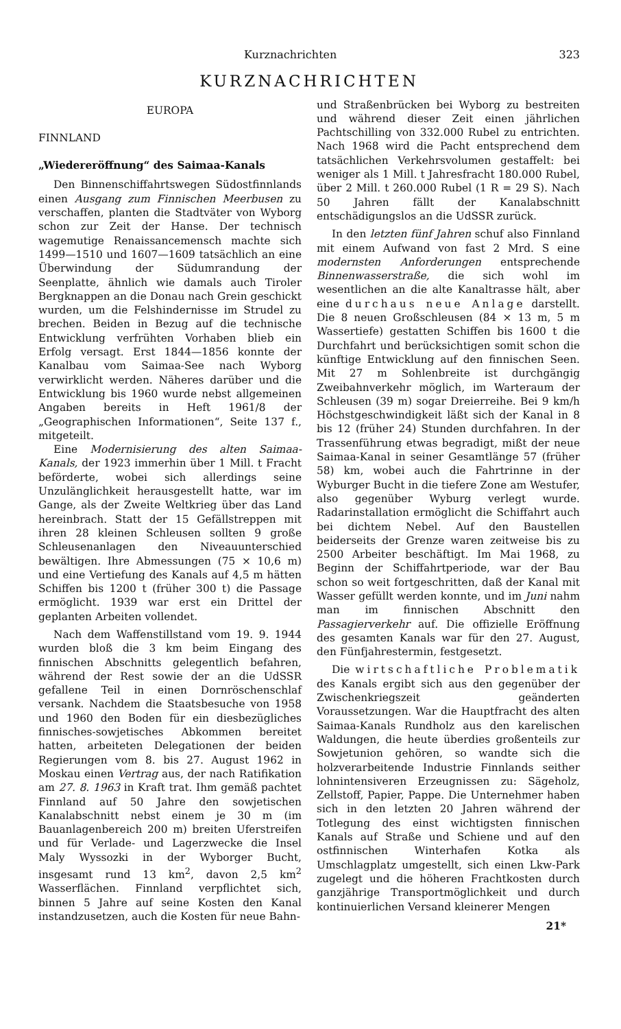Kurznachrichten 323
KURZNACHRICHTEN
EUROPA
FINNLAND
„Wiedereröffnung“ des Saimaa-Kanals
Den Binnenschiffahrtswegen Südostfinnlands einen Ausgang zum Finnischen Meerbusen zu verschaffen, planten die Stadtväter von Wyborg schon zur Zeit der Hanse. Der technisch wagemutige Renaissancemensch machte sich 1499—1510 und 1607—1609 tatsächlich an eine Überwindung der Südumrandung der Seenplatte, ähnlich wie damals auch Tiroler Bergknappen an die Donau nach Grein geschickt wurden, um die Felshindernisse im Strudel zu brechen. Beiden in Bezug auf die technische Entwicklung verfrühten Vorhaben blieb ein Erfolg versagt. Erst 1844—1856 konnte der Kanalbau vom Saimaa-See nach Wyborg verwirklicht werden. Näheres darüber und die Entwicklung bis 1960 wurde nebst allgemeinen Angaben bereits in Heft 1961/8 der „Geographischen Informationen“, Seite 137 f., mitgeteilt.
Eine Modernisierung des alten Saimaa-Kanals, der 1923 immerhin über 1 Mill. t Fracht beförderte, wobei sich allerdings seine Unzulänglichkeit herausgestellt hatte, war im Gange, als der Zweite Weltkrieg über das Land hereinbrach. Statt der 15 Gefällstreppen mit ihren 28 kleinen Schleusen sollten 9 große Schleusenanlagen den Niveauunterschied bewältigen. Ihre Abmessungen (75 × 10,6 m) und eine Vertiefung des Kanals auf 4,5 m hätten Schiffen bis 1200 t (früher 300 t) die Passage ermöglicht. 1939 war erst ein Drittel der geplanten Arbeiten vollendet.
Nach dem Waffenstillstand vom 19. 9. 1944 wurden bloß die 3 km beim Eingang des finnischen Abschnitts gelegentlich befahren, während der Rest sowie der an die UdSSR gefallene Teil in einen Dornröschenschlaf versank. Nachdem die Staatsbesuche von 1958 und 1960 den Boden für ein diesbezügliches finnisches-sowjetisches Abkommen bereitet hatten, arbeiteten Delegationen der beiden Regierungen vom 8. bis 27. August 1962 in Moskau einen Vertrag aus, der nach Ratifikation am 27. 8. 1963 in Kraft trat. Ihm gemäß pachtet Finnland auf 50 Jahre den sowjetischen Kanalabschnitt nebst einem je 30 m (im Bauanlagenbereich 200 m) breiten Uferstreifen und für Verlade- und Lagerzwecke die Insel Maly Wyssozki in der Wyborger Bucht, insgesamt rund 13 km<sup>2</sup>, davon 2,5 km<sup>2</sup> Wasserflächen. Finnland verpflichtet sich, binnen 5 Jahre auf seine Kosten den Kanal instandzusetzen, auch die Kosten für neue Bahn-
und Straßenbrücken bei Wyborg zu bestreiten und während dieser Zeit einen jährlichen Pachtschilling von 332.000 Rubel zu entrichten. Nach 1968 wird die Pacht entsprechend dem tatsächlichen Verkehrsvolumen gestaffelt: bei weniger als 1 Mill. t Jahresfracht 180.000 Rubel, über 2 Mill. t 260.000 Rubel (1 R = 29 S). Nach 50 Jahren fällt der Kanalabschnitt entschädigungslos an die UdSSR zurück.
In den letzten fünf Jahren schuf also Finnland mit einem Aufwand von fast 2 Mrd. S eine modernsten Anforderungen entsprechende Binnenwasserstraße, die sich wohl im wesentlichen an die alte Kanaltrasse hält, aber eine durchaus neue Anlage darstellt. Die 8 neuen Großschleusen (84 × 13 m, 5 m Wassertiefe) gestatten Schiffen bis 1600 t die Durchfahrt und berücksichtigen somit schon die künftige Entwicklung auf den finnischen Seen. Mit 27 m Sohlenbreite ist durchgängig Zweibahnverkehr möglich, im Warteraum der Schleusen (39 m) sogar Dreierreihe. Bei 9 km/h Höchstgeschwindigkeit läßt sich der Kanal in 8 bis 12 (früher 24) Stunden durchfahren. In der Trassenführung etwas begradigt, mißt der neue Saimaa-Kanal in seiner Gesamtlänge 57 (früher 58) km, wobei auch die Fahrtrinne in der Wyburger Bucht in die tiefere Zone am Westufer, also gegenüber Wyburg verlegt wurde. Radarinstallation ermöglicht die Schiffahrt auch bei dichtem Nebel. Auf den Baustellen beiderseits der Grenze waren zeitweise bis zu 2500 Arbeiter beschäftigt. Im Mai 1968, zu Beginn der Schiffahrtperiode, war der Bau schon so weit fortgeschritten, daß der Kanal mit Wasser gefüllt werden konnte, und im Juni nahm man im finnischen Abschnitt den Passagierverkehr auf. Die offizielle Eröffnung des gesamten Kanals war für den 27. August, den Fünfjahrestermin, festgesetzt.
Die wirtschaftliche Problematik des Kanals ergibt sich aus den gegenüber der Zwischenkriegszeit geänderten Voraussetzungen. War die Hauptfracht des alten Saimaa-Kanals Rundholz aus den karelischen Waldungen, die heute überdies großenteils zur Sowjetunion gehören, so wandte sich die holzverarbeitende Industrie Finnlands seither lohnintensiveren Erzeugnissen zu: Sägeholz, Zellstoff, Papier, Pappe. Die Unternehmer haben sich in den letzten 20 Jahren während der Totlegung des einst wichtigsten finnischen Kanals auf Straße und Schiene und auf den ostfinnischen Winterhafen Kotka als Umschlagplatz umgestellt, sich einen Lkw-Park zugelegt und die höheren Frachtkosten durch ganzjährige Transportmöglichkeit und durch kontinuierlichen Versand kleinerer Mengen
21*